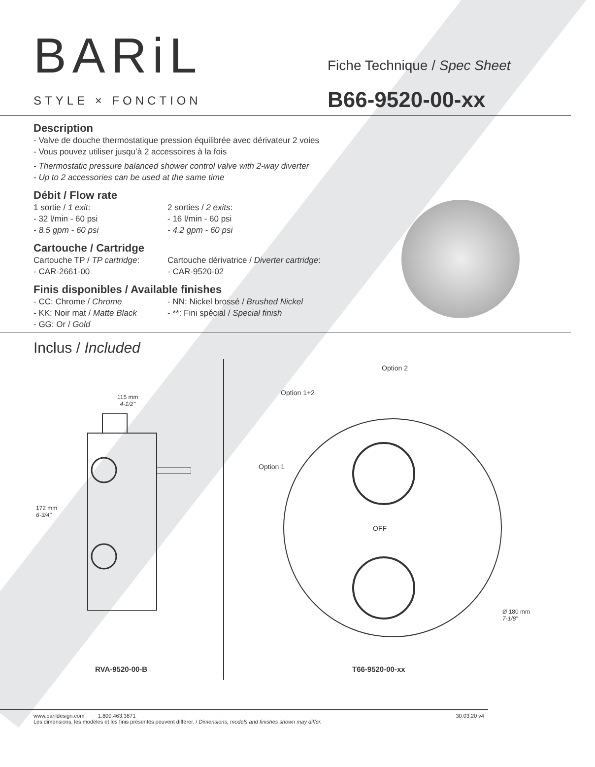BARiL
STYLE × FONCTION
Fiche Technique / Spec Sheet
B66-9520-00-xx
Description
- Valve de douche thermostatique pression équilibrée avec dérivateur 2 voies
- Vous pouvez utiliser jusqu’à 2 accessoires à la fois
- Thermostatic pressure balanced shower control valve with 2-way diverter
- Up to 2 accessories can be used at the same time
Débit / Flow rate
1 sortie / 1 exit:
- 32 l/min - 60 psi
- 8.5 gpm - 60 psi
2 sorties / 2 exits:
- 16 l/min - 60 psi
- 4.2 gpm - 60 psi
Cartouche / Cartridge
Cartouche TP / TP cartridge:
- CAR-2661-00
Cartouche dérivatrice / Diverter cartridge:
- CAR-9520-02
Finis disponibles / Available finishes
- CC: Chrome / Chrome
- KK: Noir mat / Matte Black
- GG: Or / Gold
- NN: Nickel brossé / Brushed Nickel
- **: Fini spécial / Special finish
Inclus / Included
115 mm
4-1/2"
172 mm
6-3/4"
RVA-9520-00-B
Option 2
Option 1+2
Option 1
OFF
Ø 180 mm
7-1/8”
T66-9520-00-xx
www.barildesign.com 1.800.463.3871
Les dimensions, les modèles et les finis présentés peuvent différer. / Dimensions, models and finishes shown may differ.
30.03.20 v4